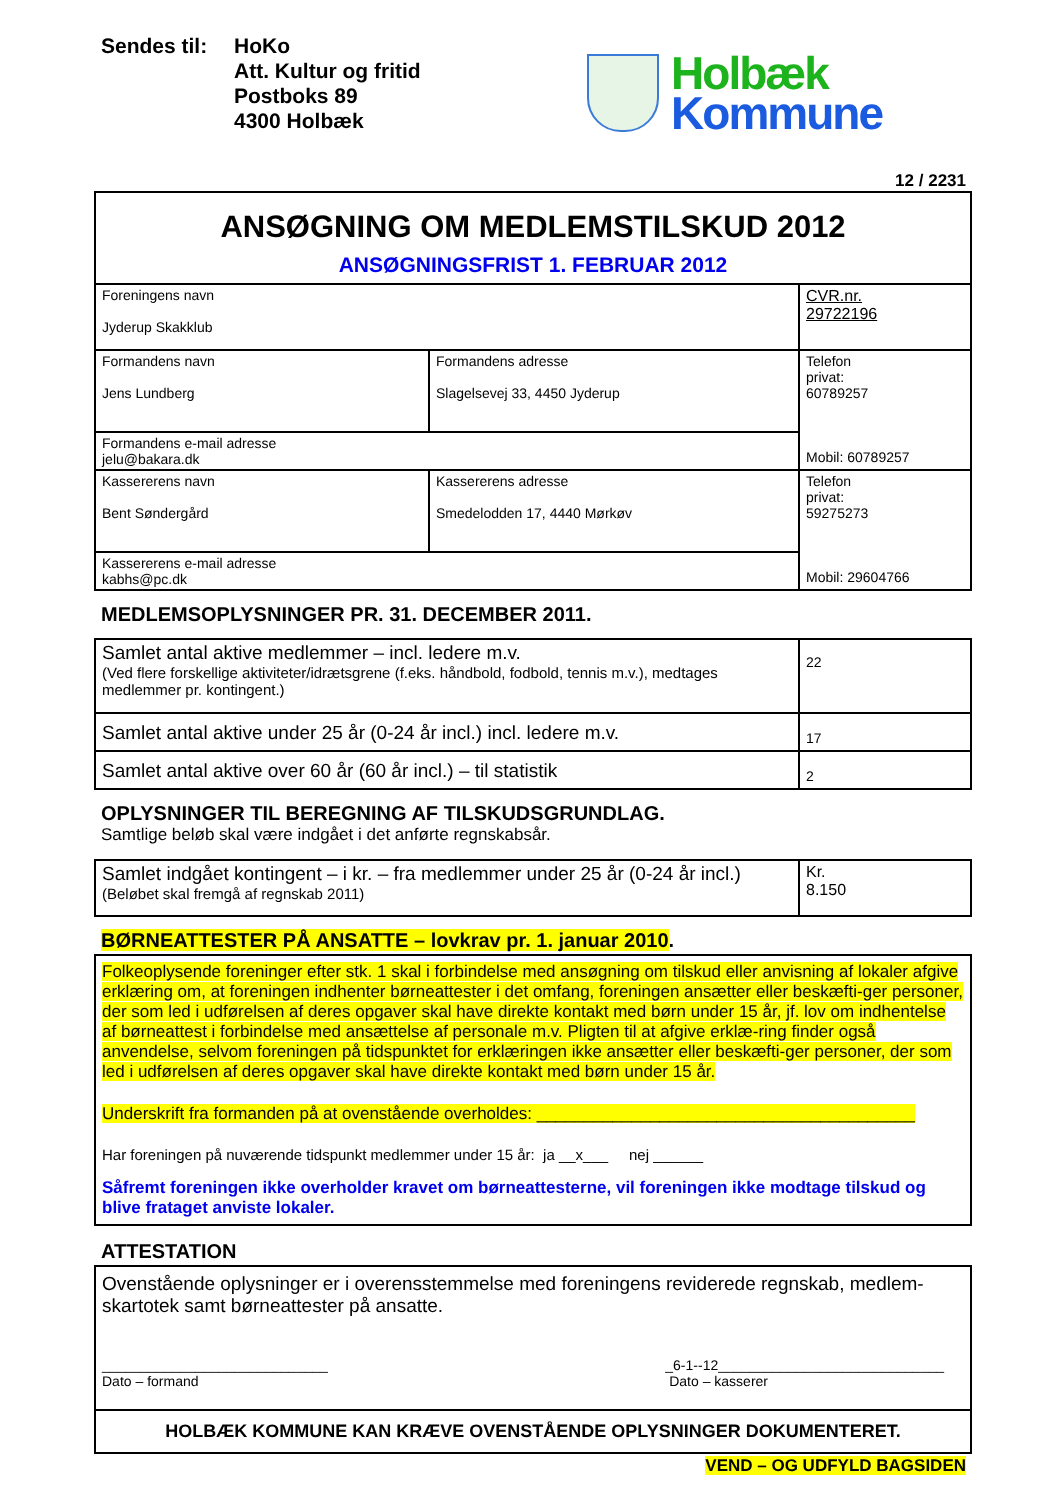Sendes til:
HoKo
Att. Kultur og fritid
Postboks 89
4300 Holbæk
Holbæk
Kommune
12 / 2231
| ANSØGNING OM MEDLEMSTILSKUD 2012 ANSØGNINGSFRIST 1. FEBRUAR 2012 | | |
| Foreningens navn Jyderup Skakklub | | CVR.nr. 29722196 |
| Formandens navn Jens Lundberg | Formandens adresse Slagelsevej 33, 4450 Jyderup | Telefon privat: 60789257 Mobil: 60789257 |
| Formandens e-mail adresse jelu@bakara.dk | | |
| Kassererens navn Bent Søndergård | Kassererens adresse Smedelodden 17, 4440 Mørkøv | Telefon privat: 59275273 Mobil: 29604766 |
| Kassererens e-mail adresse kabhs@pc.dk | | |
MEDLEMSOPLYSNINGER PR. 31. DECEMBER 2011.
| Samlet antal aktive medlemmer – incl. ledere m.v. (Ved flere forskellige aktiviteter/idrætsgrene (f.eks. håndbold, fodbold, tennis m.v.), medtages medlemmer pr. kontingent.) | 22 |
| Samlet antal aktive under 25 år (0-24 år incl.) incl. ledere m.v. | 17 |
| Samlet antal aktive over 60 år (60 år incl.) – til statistik | 2 |
OPLYSNINGER TIL BEREGNING AF TILSKUDSGRUNDLAG.
Samtlige beløb skal være indgået i det anførte regnskabsår.
| Samlet indgået kontingent – i kr. – fra medlemmer under 25 år (0-24 år incl.) (Beløbet skal fremgå af regnskab 2011) | Kr. 8.150 |
BØRNEATTESTER PÅ ANSATTE – lovkrav pr. 1. januar 2010.
Folkeoplysende foreninger efter stk. 1 skal i forbindelse med ansøgning om tilskud eller anvisning af lokaler afgive erklæring om, at foreningen indhenter børneattester i det omfang, foreningen ansætter eller beskæfti-ger personer, der som led i udførelsen af deres opgaver skal have direkte kontakt med børn under 15 år, jf. lov om indhentelse af børneattest i forbindelse med ansættelse af personale m.v. Pligten til at afgive erklæ-ring finder også anvendelse, selvom foreningen på tidspunktet for erklæringen ikke ansætter eller beskæfti-ger personer, der som led i udførelsen af deres opgaver skal have direkte kontakt med børn under 15 år.
Underskrift fra formanden på at ovenstående overholdes: ________________________________________
Har foreningen på nuværende tidspunkt medlemmer under 15 år: ja __x___ nej ______
Såfremt foreningen ikke overholder kravet om børneattesterne, vil foreningen ikke modtage tilskud og blive frataget anviste lokaler.
ATTESTATION
Ovenstående oplysninger er i overensstemmelse med foreningens reviderede regnskab, medlem-skartotek samt børneattester på ansatte.
_____________________________
Dato – formand
_6-1--12_____________________________
Dato – kasserer
HOLBÆK KOMMUNE KAN KRÆVE OVENSTÅENDE OPLYSNINGER DOKUMENTERET.
VEND – OG UDFYLD BAGSIDEN